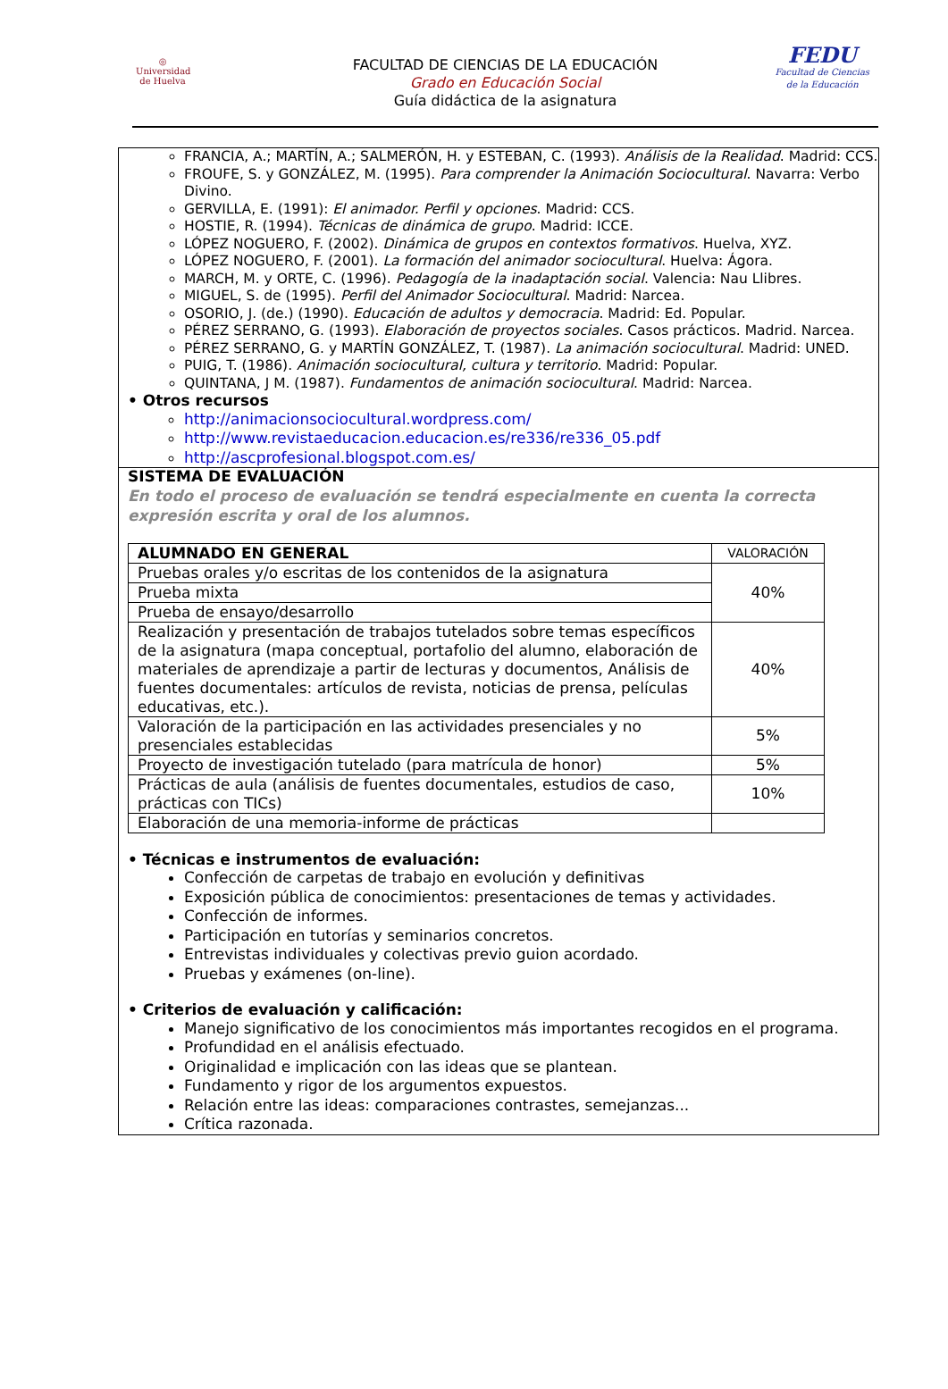◎
Universidad de Huelva
FACULTAD DE CIENCIAS DE LA EDUCACIÓN
Grado en Educación Social
Guía didáctica de la asignatura
FEDU
Facultad de Ciencias
de la Educación
FRANCIA, A.; MARTÍN, A.; SALMERÓN, H. y ESTEBAN, C. (1993). Análisis de la Realidad. Madrid: CCS.
FROUFE, S. y GONZÁLEZ, M. (1995). Para comprender la Animación Sociocultural. Navarra: Verbo Divino.
GERVILLA, E. (1991): El animador. Perfil y opciones. Madrid: CCS.
HOSTIE, R. (1994). Técnicas de dinámica de grupo. Madrid: ICCE.
LÓPEZ NOGUERO, F. (2002). Dinámica de grupos en contextos formativos. Huelva, XYZ.
LÓPEZ NOGUERO, F. (2001). La formación del animador sociocultural. Huelva: Ágora.
MARCH, M. y ORTE, C. (1996). Pedagogía de la inadaptación social. Valencia: Nau Llibres.
MIGUEL, S. de (1995). Perfil del Animador Sociocultural. Madrid: Narcea.
OSORIO, J. (de.) (1990). Educación de adultos y democracia. Madrid: Ed. Popular.
PÉREZ SERRANO, G. (1993). Elaboración de proyectos sociales. Casos prácticos. Madrid. Narcea.
PÉREZ SERRANO, G. y MARTÍN GONZÁLEZ, T. (1987). La animación sociocultural. Madrid: UNED.
PUIG, T. (1986). Animación sociocultural, cultura y territorio. Madrid: Popular.
QUINTANA, J M. (1987). Fundamentos de animación sociocultural. Madrid: Narcea.
• Otros recursos
http://animacionsociocultural.wordpress.com/
http://www.revistaeducacion.educacion.es/re336/re336_05.pdf
http://ascprofesional.blogspot.com.es/
SISTEMA DE EVALUACIÓN
En todo el proceso de evaluación se tendrá especialmente en cuenta la correcta expresión escrita y oral de los alumnos.
| ALUMNADO EN GENERAL | VALORACIÓN |
| --- | --- |
| Pruebas orales y/o escritas de los contenidos de la asignatura | 40% |
| Prueba mixta | |
| Prueba de ensayo/desarrollo | |
| Realización y presentación de trabajos tutelados sobre temas específicos de la asignatura (mapa conceptual, portafolio del alumno, elaboración de materiales de aprendizaje a partir de lecturas y documentos, Análisis de fuentes documentales: artículos de revista, noticias de prensa, películas educativas, etc.). | 40% |
| Valoración de la participación en las actividades presenciales y no presenciales establecidas | 5% |
| Proyecto de investigación tutelado (para matrícula de honor) | 5% |
| Prácticas de aula (análisis de fuentes documentales, estudios de caso, prácticas con TICs) | 10% |
| Elaboración de una memoria-informe de prácticas | |
• Técnicas e instrumentos de evaluación:
Confección de carpetas de trabajo en evolución y definitivas
Exposición pública de conocimientos: presentaciones de temas y actividades.
Confección de informes.
Participación en tutorías y seminarios concretos.
Entrevistas individuales y colectivas previo guion acordado.
Pruebas y exámenes (on-line).
• Criterios de evaluación y calificación:
Manejo significativo de los conocimientos más importantes recogidos en el programa.
Profundidad en el análisis efectuado.
Originalidad e implicación con las ideas que se plantean.
Fundamento y rigor de los argumentos expuestos.
Relación entre las ideas: comparaciones contrastes, semejanzas...
Crítica razonada.